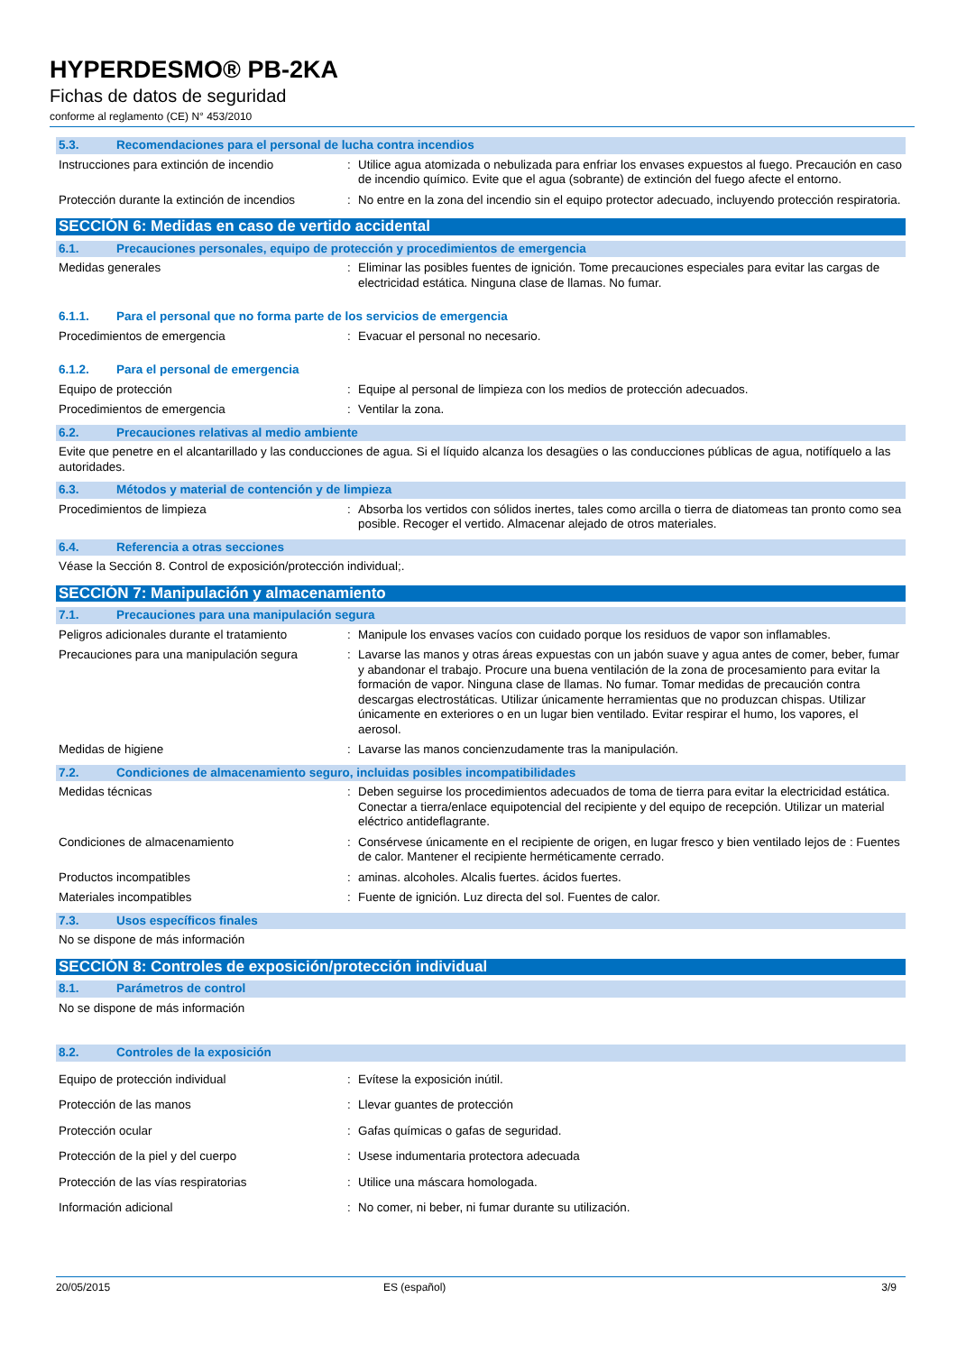HYPERDESMO® PB-2KA
Fichas de datos de seguridad
conforme al reglamento (CE) N° 453/2010
5.3. Recomendaciones para el personal de lucha contra incendios
Instrucciones para extinción de incendio
: Utilice agua atomizada o nebulizada para enfriar los envases expuestos al fuego. Precaución en caso de incendio químico. Evite que el agua (sobrante) de extinción del fuego afecte el entorno.
Protección durante la extinción de incendios
: No entre en la zona del incendio sin el equipo protector adecuado, incluyendo protección respiratoria.
SECCIÓN 6: Medidas en caso de vertido accidental
6.1. Precauciones personales, equipo de protección y procedimientos de emergencia
Medidas generales : Eliminar las posibles fuentes de ignición. Tome precauciones especiales para evitar las cargas de electricidad estática. Ninguna clase de llamas. No fumar.
6.1.1. Para el personal que no forma parte de los servicios de emergencia
Procedimientos de emergencia : Evacuar el personal no necesario.
6.1.2. Para el personal de emergencia
Equipo de protección : Equipe al personal de limpieza con los medios de protección adecuados.
Procedimientos de emergencia : Ventilar la zona.
6.2. Precauciones relativas al medio ambiente
Evite que penetre en el alcantarillado y las conducciones de agua. Si el líquido alcanza los desagües o las conducciones públicas de agua, notifíquelo a las autoridades.
6.3. Métodos y material de contención y de limpieza
Procedimientos de limpieza : Absorba los vertidos con sólidos inertes, tales como arcilla o tierra de diatomeas tan pronto como sea posible. Recoger el vertido. Almacenar alejado de otros materiales.
6.4. Referencia a otras secciones
Véase la Sección 8. Control de exposición/protección individual;.
SECCIÓN 7: Manipulación y almacenamiento
7.1. Precauciones para una manipulación segura
Peligros adicionales durante el tratamiento
: Manipule los envases vacíos con cuidado porque los residuos de vapor son inflamables.
Precauciones para una manipulación segura
: Lavarse las manos y otras áreas expuestas con un jabón suave y agua antes de comer, beber, fumar y abandonar el trabajo. Procure una buena ventilación de la zona de procesamiento para evitar la formación de vapor. Ninguna clase de llamas. No fumar. Tomar medidas de precaución contra descargas electrostáticas. Utilizar únicamente herramientas que no produzcan chispas. Utilizar únicamente en exteriores o en un lugar bien ventilado. Evitar respirar el humo, los vapores, el aerosol.
Medidas de higiene : Lavarse las manos concienzudamente tras la manipulación.
7.2. Condiciones de almacenamiento seguro, incluidas posibles incompatibilidades
Medidas técnicas : Deben seguirse los procedimientos adecuados de toma de tierra para evitar la electricidad estática. Conectar a tierra/enlace equipotencial del recipiente y del equipo de recepción. Utilizar un material eléctrico antideflagrante.
Condiciones de almacenamiento : Consérvese únicamente en el recipiente de origen, en lugar fresco y bien ventilado lejos de : Fuentes de calor. Mantener el recipiente herméticamente cerrado.
Productos incompatibles : aminas. alcoholes. Alcalis fuertes. ácidos fuertes.
Materiales incompatibles : Fuente de ignición. Luz directa del sol. Fuentes de calor.
7.3. Usos específicos finales
No se dispone de más información
SECCIÓN 8: Controles de exposición/protección individual
8.1. Parámetros de control
No se dispone de más información
8.2. Controles de la exposición
Equipo de protección individual : Evítese la exposición inútil.
Protección de las manos : Llevar guantes de protección
Protección ocular : Gafas químicas o gafas de seguridad.
Protección de la piel y del cuerpo : Usese indumentaria protectora adecuada
Protección de las vías respiratorias : Utilice una máscara homologada.
Información adicional : No comer, ni beber, ni fumar durante su utilización.
20/05/2015 ES (español) 3/9